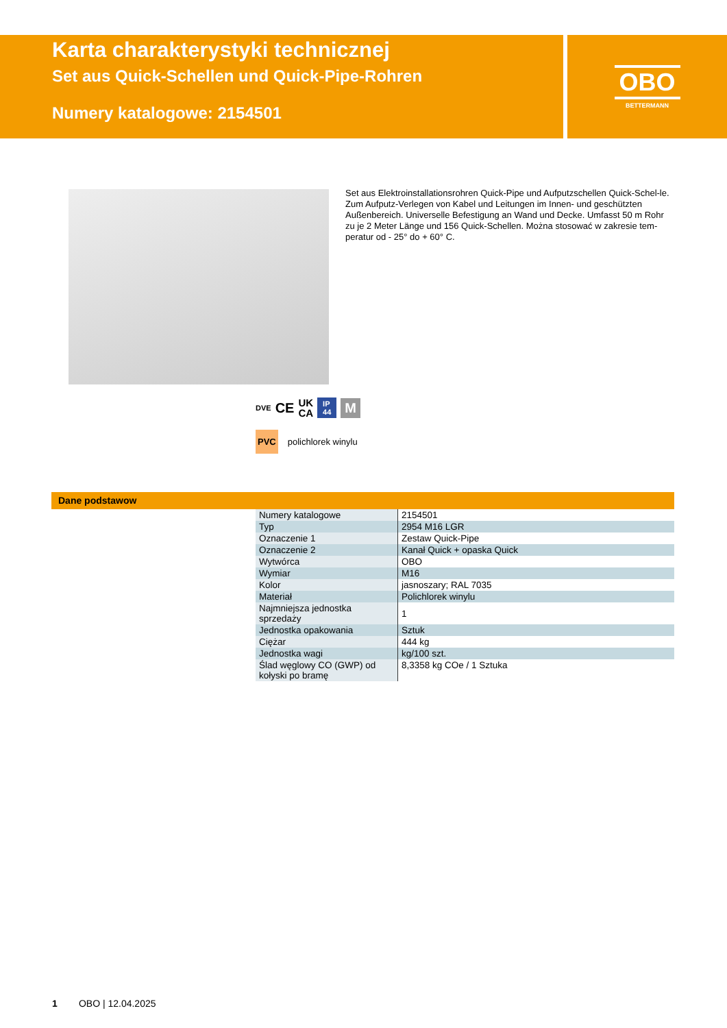Karta charakterystyki technicznej
Set aus Quick-Schellen und Quick-Pipe-Rohren
Numery katalogowe: 2154501
OBO
BETTERMANN
Set aus Elektroinstallationsrohren Quick-Pipe und Aufputzschellen Quick-Schel-le. Zum Aufputz-Verlegen von Kabel und Leitungen im Innen- und geschützten Außenbereich. Universelle Befestigung an Wand und Decke. Umfasst 50 m Rohr zu je 2 Meter Länge und 156 Quick-Schellen. Można stosować w zakresie tem-peratur od - 25° do + 60° C.
DVE CE UK
CA IP
44 M
PVC polichlorek winylu
Dane podstawow
| Numery katalogowe | 2154501 |
| Typ | 2954 M16 LGR |
| Oznaczenie 1 | Zestaw Quick-Pipe |
| Oznaczenie 2 | Kanał Quick + opaska Quick |
| Wytwórca | OBO |
| Wymiar | M16 |
| Kolor | jasnoszary; RAL 7035 |
| Materiał | Polichlorek winylu |
| Najmniejsza jednostka sprzedaży | 1 |
| Jednostka opakowania | Sztuk |
| Ciężar | 444 kg |
| Jednostka wagi | kg/100 szt. |
| Ślad węglowy CO (GWP) od kołyski po bramę | 8,3358 kg COe / 1 Sztuka |
1 OBO | 12.04.2025